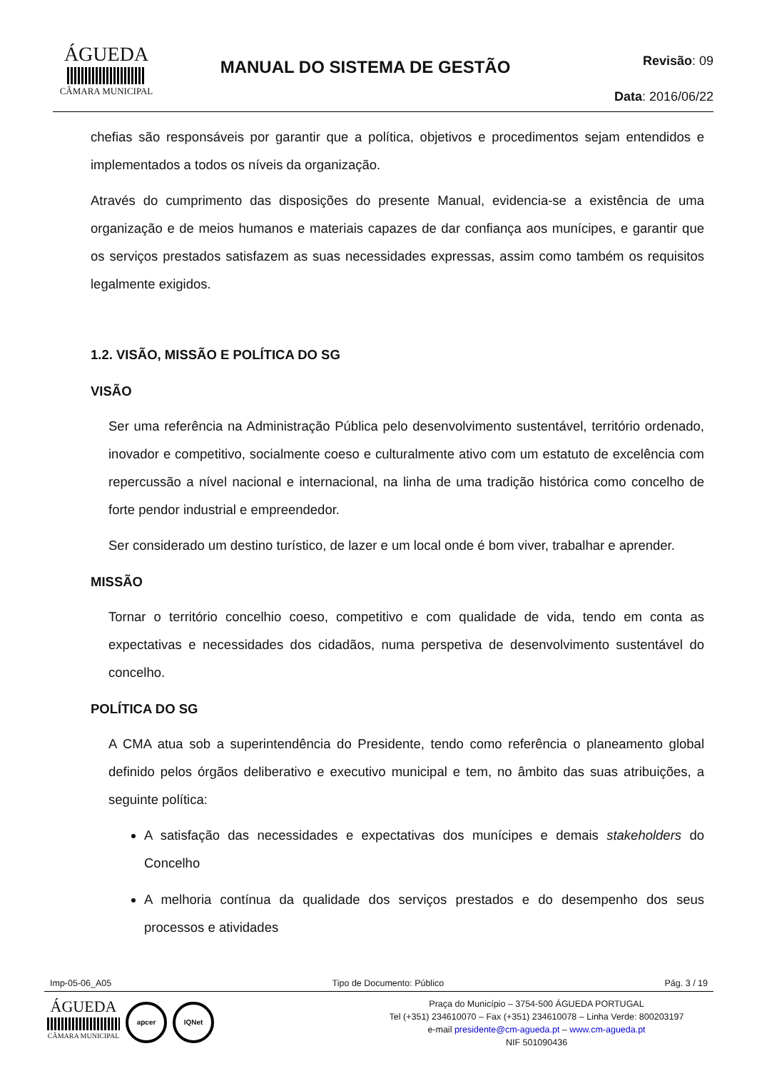ÁGUEDA
CÂMARA MUNICIPAL
MANUAL DO SISTEMA DE GESTÃO
Revisão: 09
Data: 2016/06/22
chefias são responsáveis por garantir que a política, objetivos e procedimentos sejam entendidos e implementados a todos os níveis da organização.
Através do cumprimento das disposições do presente Manual, evidencia-se a existência de uma organização e de meios humanos e materiais capazes de dar confiança aos munícipes, e garantir que os serviços prestados satisfazem as suas necessidades expressas, assim como também os requisitos legalmente exigidos.
1.2. VISÃO, MISSÃO E POLÍTICA DO SG
VISÃO
Ser uma referência na Administração Pública pelo desenvolvimento sustentável, território ordenado, inovador e competitivo, socialmente coeso e culturalmente ativo com um estatuto de excelência com repercussão a nível nacional e internacional, na linha de uma tradição histórica como concelho de forte pendor industrial e empreendedor.
Ser considerado um destino turístico, de lazer e um local onde é bom viver, trabalhar e aprender.
MISSÃO
Tornar o território concelhio coeso, competitivo e com qualidade de vida, tendo em conta as expectativas e necessidades dos cidadãos, numa perspetiva de desenvolvimento sustentável do concelho.
POLÍTICA DO SG
A CMA atua sob a superintendência do Presidente, tendo como referência o planeamento global definido pelos órgãos deliberativo e executivo municipal e tem, no âmbito das suas atribuições, a seguinte política:
A satisfação das necessidades e expectativas dos munícipes e demais stakeholders do Concelho
A melhoria contínua da qualidade dos serviços prestados e do desempenho dos seus processos e atividades
Imp-05-06_A05 Tipo de Documento: Público Pág. 3 / 19
ÁGUEDA
CÂMARA MUNICIPAL
apcer IQNet
Praça do Município – 3754-500 ÁGUEDA PORTUGAL
Tel (+351) 234610070 – Fax (+351) 234610078 – Linha Verde: 800203197
e-mail presidente@cm-agueda.pt – www.cm-agueda.pt
NIF 501090436